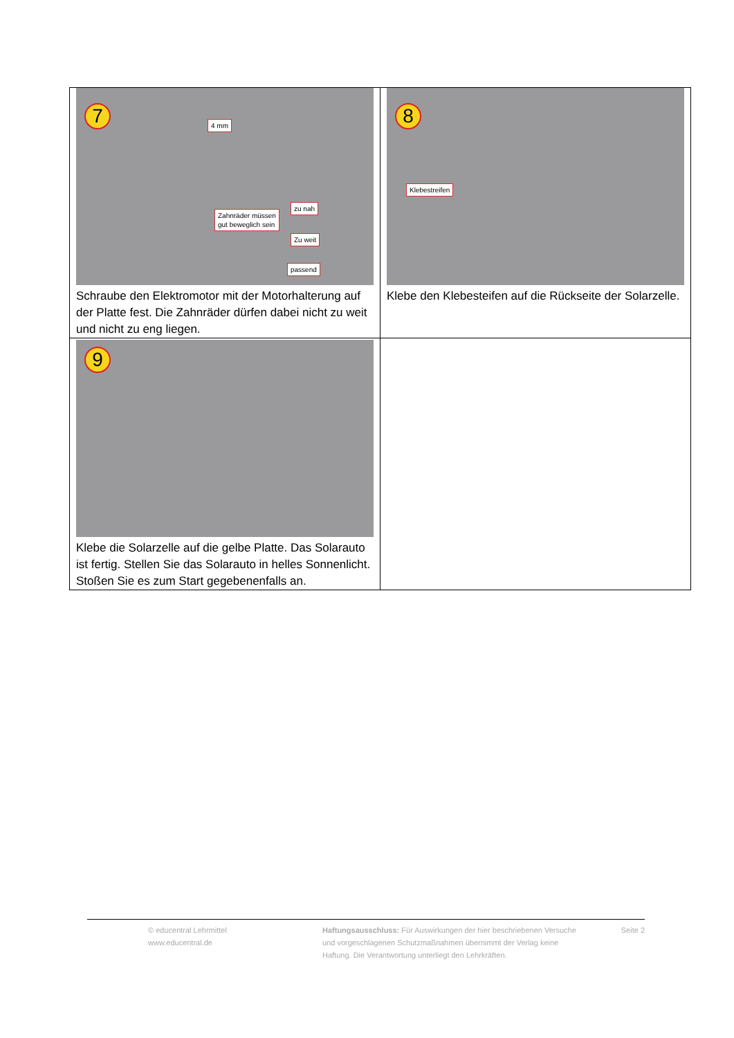| 7 Zahnräder müssen gut beweglich sein zu nah Zu weit passend 4 mm Schraube den Elektromotor mit der Motorhalterung auf der Platte fest. Die Zahnräder dürfen dabei nicht zu weit und nicht zu eng liegen. | 8 Klebestreifen Klebe den Klebesteifen auf die Rückseite der Solarzelle. |
| 9 Klebe die Solarzelle auf die gelbe Platte. Das Solarauto ist fertig. Stellen Sie das Solarauto in helles Sonnenlicht. Stoßen Sie es zum Start gegebenenfalls an. | |
© educentral Lehrmittel
www.educentral.de
Haftungsausschluss: Für Auswirkungen der hier beschriebenen Versuche und vorgeschlagenen Schutzmaßnahmen übernimmt der Verlag keine Haftung. Die Verantwortung unterliegt den Lehrkräften.
Seite 2